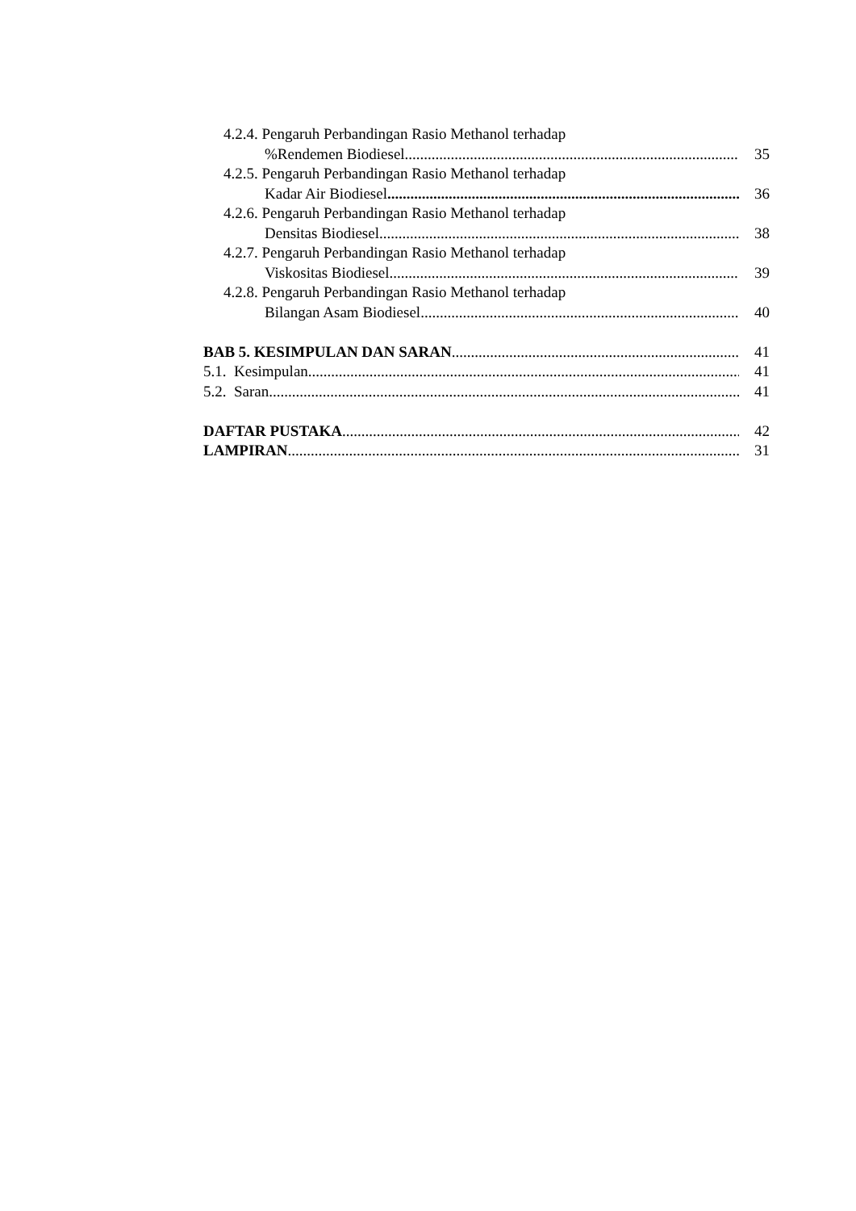4.2.4. Pengaruh Perbandingan Rasio Methanol terhadap
%Rendemen Biodiesel 35
4.2.5. Pengaruh Perbandingan Rasio Methanol terhadap
Kadar Air Biodiesel 36
4.2.6. Pengaruh Perbandingan Rasio Methanol terhadap
Densitas Biodiesel 38
4.2.7. Pengaruh Perbandingan Rasio Methanol terhadap
Viskositas Biodiesel 39
4.2.8. Pengaruh Perbandingan Rasio Methanol terhadap
Bilangan Asam Biodiesel 40
BAB 5. KESIMPULAN DAN SARAN 41
5.1. Kesimpulan 41
5.2. Saran 41
DAFTAR PUSTAKA 42
LAMPIRAN 31